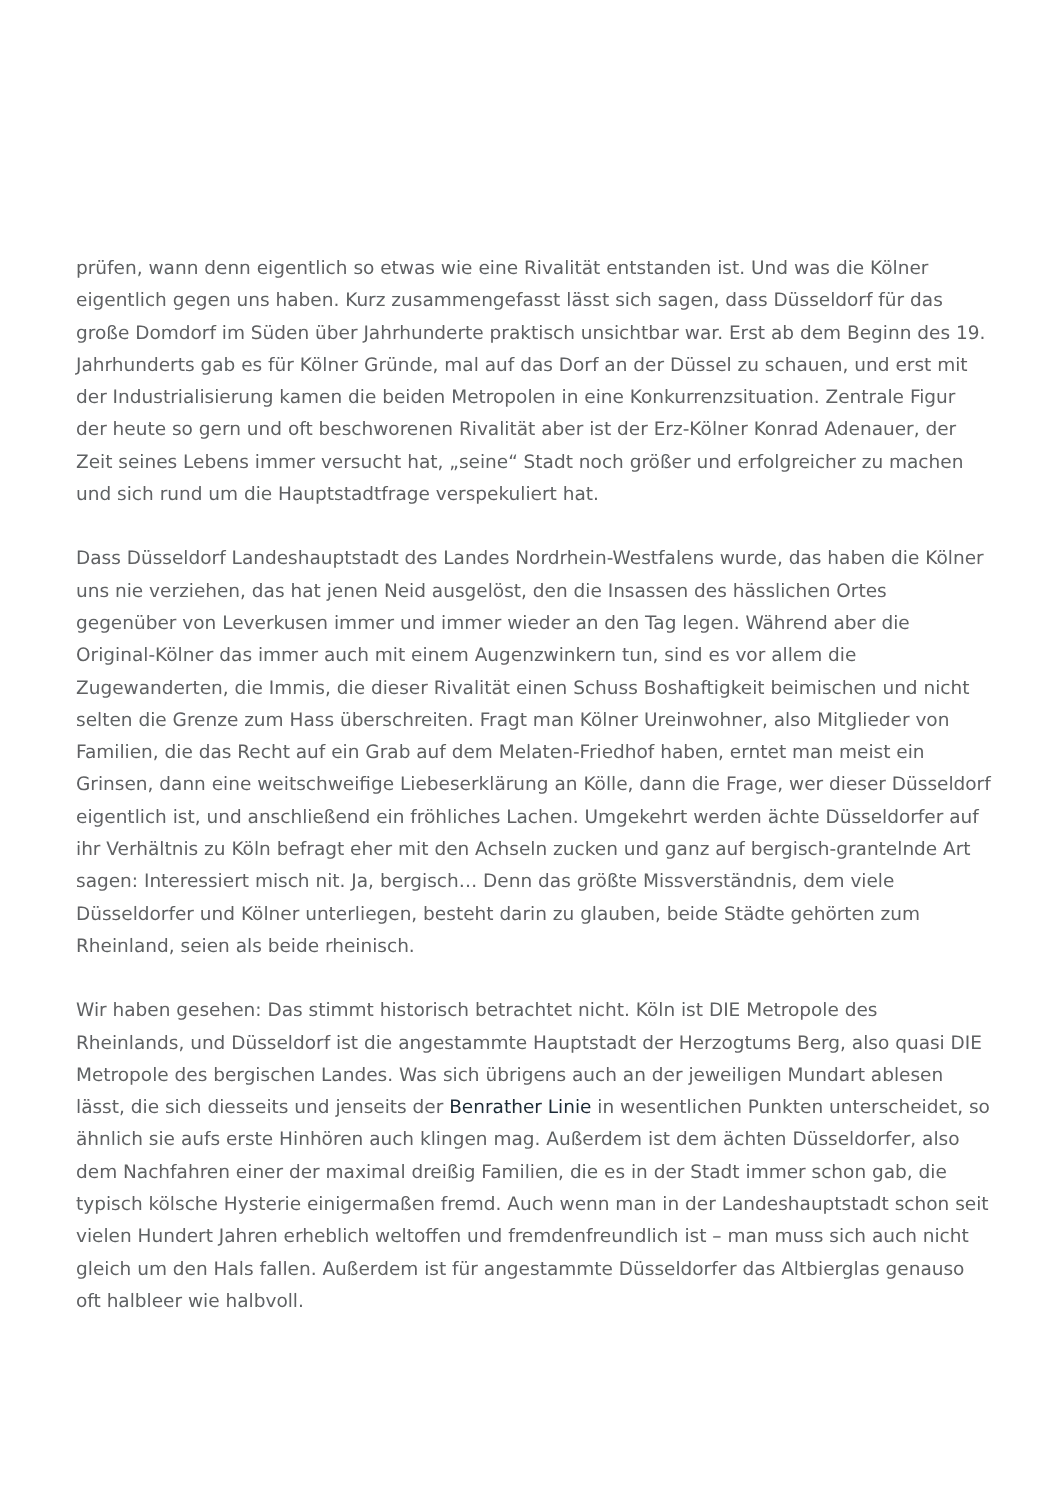prüfen, wann denn eigentlich so etwas wie eine Rivalität entstanden ist. Und was die Kölner eigentlich gegen uns haben. Kurz zusammengefasst lässt sich sagen, dass Düsseldorf für das große Domdorf im Süden über Jahrhunderte praktisch unsichtbar war. Erst ab dem Beginn des 19. Jahrhunderts gab es für Kölner Gründe, mal auf das Dorf an der Düssel zu schauen, und erst mit der Industrialisierung kamen die beiden Metropolen in eine Konkurrenzsituation. Zentrale Figur der heute so gern und oft beschworenen Rivalität aber ist der Erz-Kölner Konrad Adenauer, der Zeit seines Lebens immer versucht hat, „seine“ Stadt noch größer und erfolgreicher zu machen und sich rund um die Hauptstadtfrage verspekuliert hat.
Dass Düsseldorf Landeshauptstadt des Landes Nordrhein-Westfalens wurde, das haben die Kölner uns nie verziehen, das hat jenen Neid ausgelöst, den die Insassen des hässlichen Ortes gegenüber von Leverkusen immer und immer wieder an den Tag legen. Während aber die Original-Kölner das immer auch mit einem Augenzwinkern tun, sind es vor allem die Zugewanderten, die Immis, die dieser Rivalität einen Schuss Boshaftigkeit beimischen und nicht selten die Grenze zum Hass überschreiten. Fragt man Kölner Ureinwohner, also Mitglieder von Familien, die das Recht auf ein Grab auf dem Melaten-Friedhof haben, erntet man meist ein Grinsen, dann eine weitschweifige Liebeserklärung an Kölle, dann die Frage, wer dieser Düsseldorf eigentlich ist, und anschließend ein fröhliches Lachen. Umgekehrt werden ächte Düsseldorfer auf ihr Verhältnis zu Köln befragt eher mit den Achseln zucken und ganz auf bergisch-grantelnde Art sagen: Interessiert misch nit. Ja, bergisch… Denn das größte Missverständnis, dem viele Düsseldorfer und Kölner unterliegen, besteht darin zu glauben, beide Städte gehörten zum Rheinland, seien als beide rheinisch.
Wir haben gesehen: Das stimmt historisch betrachtet nicht. Köln ist DIE Metropole des Rheinlands, und Düsseldorf ist die angestammte Hauptstadt der Herzogtums Berg, also quasi DIE Metropole des bergischen Landes. Was sich übrigens auch an der jeweiligen Mundart ablesen lässt, die sich diesseits und jenseits der Benrather Linie in wesentlichen Punkten unterscheidet, so ähnlich sie aufs erste Hinhören auch klingen mag. Außerdem ist dem ächten Düsseldorfer, also dem Nachfahren einer der maximal dreißig Familien, die es in der Stadt immer schon gab, die typisch kölsche Hysterie einigermaßen fremd. Auch wenn man in der Landeshauptstadt schon seit vielen Hundert Jahren erheblich weltoffen und fremdenfreundlich ist – man muss sich auch nicht gleich um den Hals fallen. Außerdem ist für angestammte Düsseldorfer das Altbierglas genauso oft halbleer wie halbvoll.